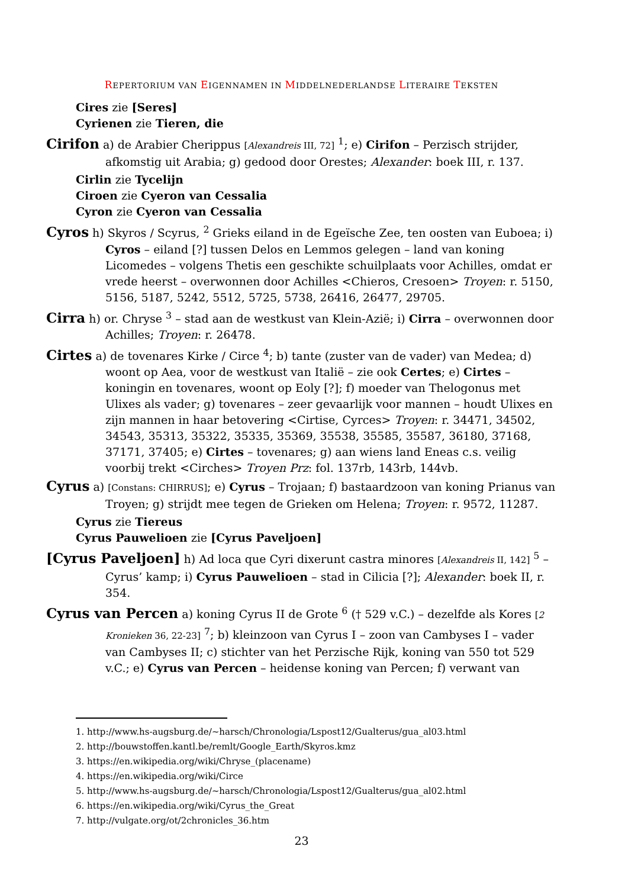REPERTORIUM VAN EIGENNAMEN IN MIDDELNEDERLANDSE LITERAIRE TEKSTEN
Cires zie [Seres]
Cyrienen zie Tieren, die
Cirifon a) de Arabier Cherippus [Alexandreis III, 72] <sup>1</sup>; e) Cirifon – Perzisch strijder, afkomstig uit Arabia; g) gedood door Orestes; Alexander: boek III, r. 137.
Cirlin zie Tycelijn
Ciroen zie Cyeron van Cessalia
Cyron zie Cyeron van Cessalia
Cyros h) Skyros / Scyrus, <sup>2</sup> Grieks eiland in de Egeïsche Zee, ten oosten van Euboea; i) Cyros – eiland [?] tussen Delos en Lemmos gelegen – land van koning Licomedes – volgens Thetis een geschikte schuilplaats voor Achilles, omdat er vrede heerst – overwonnen door Achilles <Chieros, Cresoen> Troyen: r. 5150, 5156, 5187, 5242, 5512, 5725, 5738, 26416, 26477, 29705.
Cirra h) or. Chryse <sup>3</sup> – stad aan de westkust van Klein-Azië; i) Cirra – overwonnen door Achilles; Troyen: r. 26478.
Cirtes a) de tovenares Kirke / Circe <sup>4</sup>; b) tante (zuster van de vader) van Medea; d) woont op Aea, voor de westkust van Italië – zie ook Certes; e) Cirtes – koningin en tovenares, woont op Eoly [?]; f) moeder van Thelogonus met Ulixes als vader; g) tovenares – zeer gevaarlijk voor mannen – houdt Ulixes en zijn mannen in haar betovering <Cirtise, Cyrces> Troyen: r. 34471, 34502, 34543, 35313, 35322, 35335, 35369, 35538, 35585, 35587, 36180, 37168, 37171, 37405; e) Cirtes – tovenares; g) aan wiens land Eneas c.s. veilig voorbij trekt <Cirches> Troyen Prz: fol. 137rb, 143rb, 144vb.
Cyrus a) [Constans: CHIRRUS]; e) Cyrus – Trojaan; f) bastaardzoon van koning Prianus van Troyen; g) strijdt mee tegen de Grieken om Helena; Troyen: r. 9572, 11287.
Cyrus zie Tiereus
Cyrus Pauwelioen zie [Cyrus Paveljoen]
[Cyrus Paveljoen] h) Ad loca que Cyri dixerunt castra minores [Alexandreis II, 142] <sup>5</sup> – Cyrus’ kamp; i) Cyrus Pauwelioen – stad in Cilicia [?]; Alexander: boek II, r. 354.
Cyrus van Percen a) koning Cyrus II de Grote <sup>6</sup> († 529 v.C.) – dezelfde als Kores [2 Kronieken 36, 22-23] <sup>7</sup>; b) kleinzoon van Cyrus I – zoon van Cambyses I – vader van Cambyses II; c) stichter van het Perzische Rijk, koning van 550 tot 529 v.C.; e) Cyrus van Percen – heidense koning van Percen; f) verwant van
1. http://www.hs-augsburg.de/~harsch/Chronologia/Lspost12/Gualterus/gua_al03.html
2. http://bouwstoffen.kantl.be/remlt/Google_Earth/Skyros.kmz
3. https://en.wikipedia.org/wiki/Chryse_(placename)
4. https://en.wikipedia.org/wiki/Circe
5. http://www.hs-augsburg.de/~harsch/Chronologia/Lspost12/Gualterus/gua_al02.html
6. https://en.wikipedia.org/wiki/Cyrus_the_Great
7. http://vulgate.org/ot/2chronicles_36.htm
23